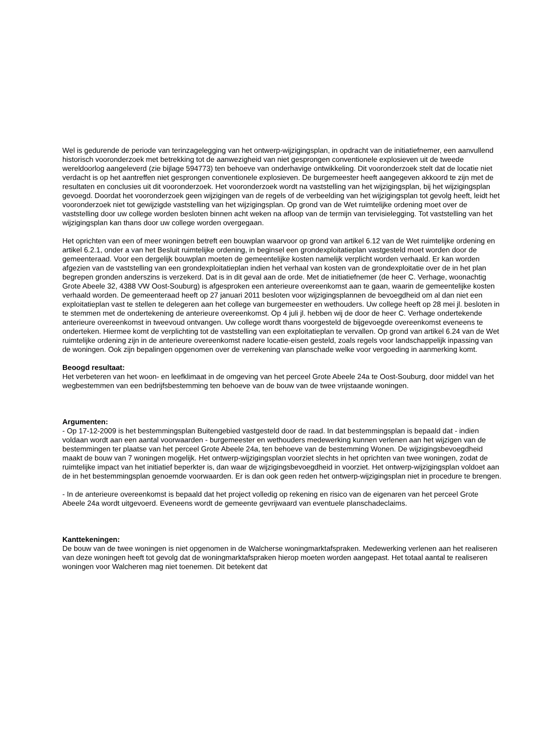Wel is gedurende de periode van terinzagelegging van het ontwerp-wijzigingsplan, in opdracht van de initiatiefnemer, een aanvullend historisch vooronderzoek met betrekking tot de aanwezigheid van niet gesprongen conventionele explosieven uit de tweede wereldoorlog aangeleverd (zie bijlage 594773) ten behoeve van onderhavige ontwikkeling. Dit vooronderzoek stelt dat de locatie niet verdacht is op het aantreffen niet gesprongen conventionele explosieven. De burgemeester heeft aangegeven akkoord te zijn met de resultaten en conclusies uit dit vooronderzoek. Het vooronderzoek wordt na vaststelling van het wijzigingsplan, bij het wijzigingsplan gevoegd. Doordat het vooronderzoek geen wijzigingen van de regels of de verbeelding van het wijzigingsplan tot gevolg heeft, leidt het vooronderzoek niet tot gewijzigde vaststelling van het wijzigingsplan. Op grond van de Wet ruimtelijke ordening moet over de vaststelling door uw college worden besloten binnen acht weken na afloop van de termijn van tervisielegging. Tot vaststelling van het wijzigingsplan kan thans door uw college worden overgegaan.
Het oprichten van een of meer woningen betreft een bouwplan waarvoor op grond van artikel 6.12 van de Wet ruimtelijke ordening en artikel 6.2.1, onder a van het Besluit ruimtelijke ordening, in beginsel een grondexploitatieplan vastgesteld moet worden door de gemeenteraad. Voor een dergelijk bouwplan moeten de gemeentelijke kosten namelijk verplicht worden verhaald. Er kan worden afgezien van de vaststelling van een grondexploitatieplan indien het verhaal van kosten van de grondexploitatie over de in het plan begrepen gronden anderszins is verzekerd. Dat is in dit geval aan de orde. Met de initiatiefnemer (de heer C. Verhage, woonachtig Grote Abeele 32, 4388 VW Oost-Souburg) is afgesproken een anterieure overeenkomst aan te gaan, waarin de gemeentelijke kosten verhaald worden. De gemeenteraad heeft op 27 januari 2011 besloten voor wijzigingsplannen de bevoegdheid om al dan niet een exploitatieplan vast te stellen te delegeren aan het college van burgemeester en wethouders. Uw college heeft op 28 mei jl. besloten in te stemmen met de ondertekening de anterieure overeenkomst. Op 4 juli jl. hebben wij de door de heer C. Verhage ondertekende anterieure overeenkomst in tweevoud ontvangen. Uw college wordt thans voorgesteld de bijgevoegde overeenkomst eveneens te onderteken. Hiermee komt de verplichting tot de vaststelling van een exploitatieplan te vervallen. Op grond van artikel 6.24 van de Wet ruimtelijke ordening zijn in de anterieure overeenkomst nadere locatie-eisen gesteld, zoals regels voor landschappelijk inpassing van de woningen. Ook zijn bepalingen opgenomen over de verrekening van planschade welke voor vergoeding in aanmerking komt.
Beoogd resultaat:
Het verbeteren van het woon- en leefklimaat in de omgeving van het perceel Grote Abeele 24a te Oost-Souburg, door middel van het wegbestemmen van een bedrijfsbestemming ten behoeve van de bouw van de twee vrijstaande woningen.
Argumenten:
- Op 17-12-2009 is het bestemmingsplan Buitengebied vastgesteld door de raad. In dat bestemmingsplan is bepaald dat - indien voldaan wordt aan een aantal voorwaarden - burgemeester en wethouders medewerking kunnen verlenen aan het wijzigen van de bestemmingen ter plaatse van het perceel Grote Abeele 24a, ten behoeve van de bestemming Wonen. De wijzigingsbevoegdheid maakt de bouw van 7 woningen mogelijk. Het ontwerp-wijzigingsplan voorziet slechts in het oprichten van twee woningen, zodat de ruimtelijke impact van het initiatief beperkter is, dan waar de wijzigingsbevoegdheid in voorziet. Het ontwerp-wijzigingsplan voldoet aan de in het bestemmingsplan genoemde voorwaarden. Er is dan ook geen reden het ontwerp-wijzigingsplan niet in procedure te brengen.
- In de anterieure overeenkomst is bepaald dat het project volledig op rekening en risico van de eigenaren van het perceel Grote Abeele 24a wordt uitgevoerd. Eveneens wordt de gemeente gevrijwaard van eventuele planschadeclaims.
Kanttekeningen:
De bouw van de twee woningen is niet opgenomen in de Walcherse woningmarktafspraken. Medewerking verlenen aan het realiseren van deze woningen heeft tot gevolg dat de woningmarktafspraken hierop moeten worden aangepast. Het totaal aantal te realiseren woningen voor Walcheren mag niet toenemen. Dit betekent dat